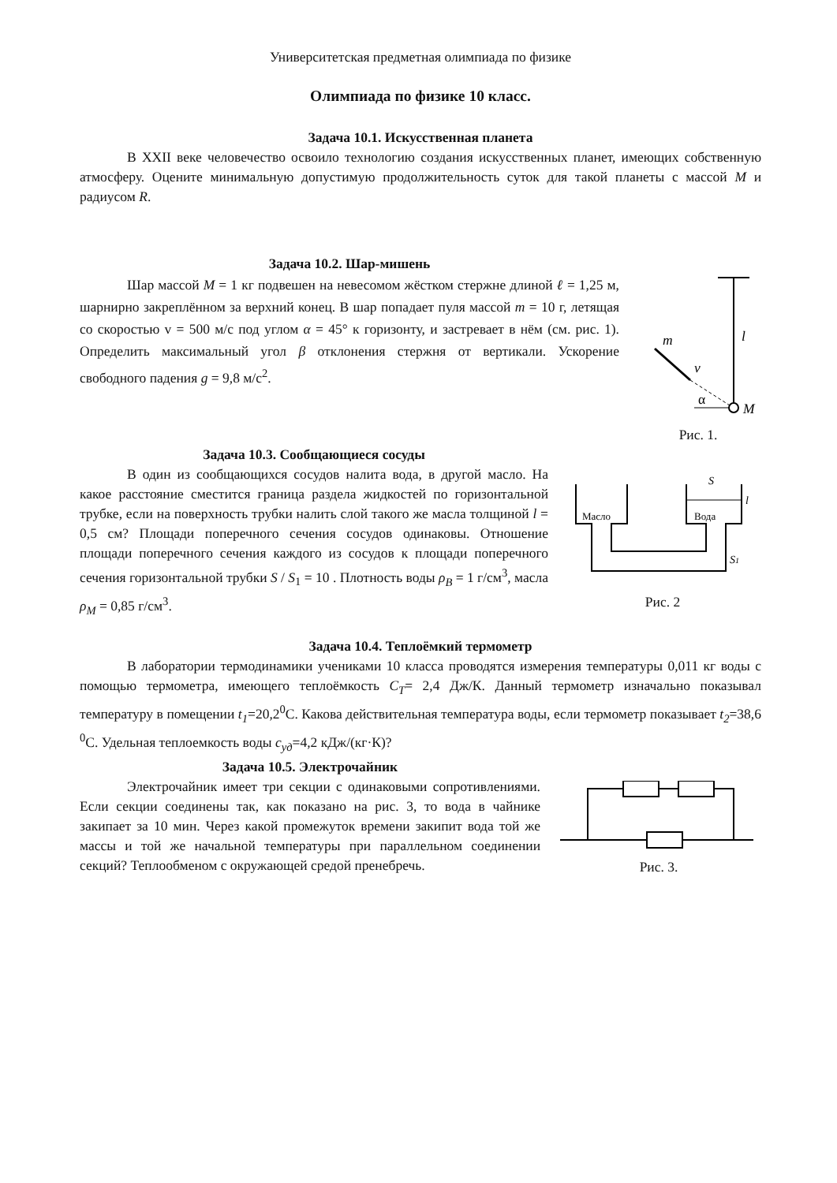Университетская предметная олимпиада по физике
Олимпиада по физике 10 класс.
Задача 10.1. Искусственная планета
В XXII веке человечество освоило технологию создания искусственных планет, имеющих собственную атмосферу. Оцените минимальную допустимую продолжительность суток для такой планеты с массой M и радиусом R.
Задача 10.2. Шар-мишень
Шар массой M = 1 кг подвешен на невесомом жёстком стержне длиной ℓ = 1,25 м, шарнирно закреплённом за верхний конец. В шар попадает пуля массой m = 10 г, летящая со скоростью v = 500 м/с под углом α = 45° к горизонту, и застревает в нём (см. рис. 1). Определить максимальный угол β отклонения стержня от вертикали. Ускорение свободного падения g = 9,8 м/с<sup>2</sup>.
m
l
v
α
M
Рис. 1.
Задача 10.3. Сообщающиеся сосуды
В один из сообщающихся сосудов налита вода, в другой масло. На какое расстояние сместится граница раздела жидкостей по горизонтальной трубке, если на поверхность трубки налить слой такого же масла толщиной l = 0,5 см? Площади поперечного сечения сосудов одинаковы. Отношение площади поперечного сечения каждого из сосудов к площади поперечного сечения горизонтальной трубки S / S<sub>1</sub> = 10 . Плотность воды ρ<sub>B</sub> = 1 г/см<sup>3</sup>, масла ρ<sub>M</sub> = 0,85 г/см<sup>3</sup>.
Масло
Вода
S
l
S1
Рис. 2
Задача 10.4. Теплоёмкий термометр
В лаборатории термодинамики учениками 10 класса проводятся измерения температуры 0,011 кг воды с помощью термометра, имеющего теплоёмкость C<sub>T</sub>= 2,4 Дж/К. Данный термометр изначально показывал температуру в помещении t<sub>1</sub>=20,2<sup>0</sup>С. Какова действительная температура воды, если термометр показывает t<sub>2</sub>=38,6 <sup>0</sup>С. Удельная теплоемкость воды с<sub>уд</sub>=4,2 кДж/(кг·К)?
Задача 10.5. Электрочайник
Электрочайник имеет три секции с одинаковыми сопротивлениями. Если секции соединены так, как показано на рис. 3, то вода в чайнике закипает за 10 мин. Через какой промежуток времени закипит вода той же массы и той же начальной температуры при параллельном соединении секций? Теплообменом с окружающей средой пренебречь.
Рис. 3.